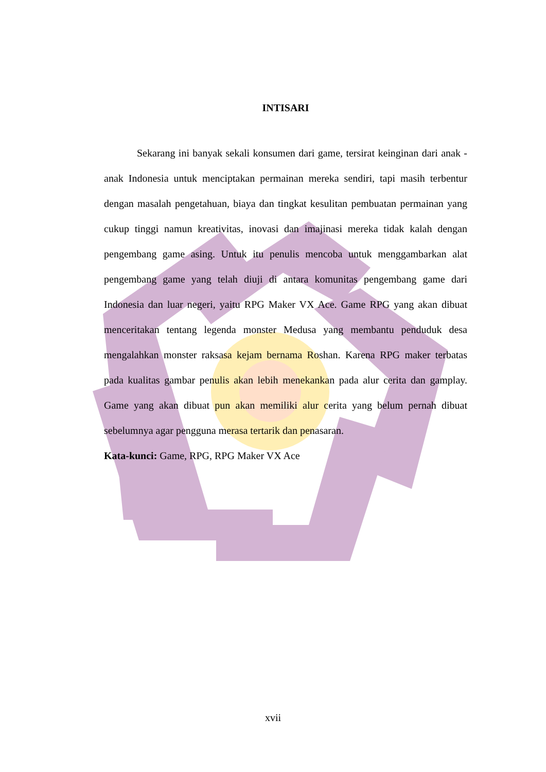INTISARI
Sekarang ini banyak sekali konsumen dari game, tersirat keinginan dari anak - anak Indonesia untuk menciptakan permainan mereka sendiri, tapi masih terbentur dengan masalah pengetahuan, biaya dan tingkat kesulitan pembuatan permainan yang cukup tinggi namun kreativitas, inovasi dan imajinasi mereka tidak kalah dengan pengembang game asing. Untuk itu penulis mencoba untuk menggambarkan alat pengembang game yang telah diuji di antara komunitas pengembang game dari Indonesia dan luar negeri, yaitu RPG Maker VX Ace. Game RPG yang akan dibuat menceritakan tentang legenda monster Medusa yang membantu penduduk desa mengalahkan monster raksasa kejam bernama Roshan. Karena RPG maker terbatas pada kualitas gambar penulis akan lebih menekankan pada alur cerita dan gamplay. Game yang akan dibuat pun akan memiliki alur cerita yang belum pernah dibuat sebelumnya agar pengguna merasa tertarik dan penasaran.
Kata-kunci: Game, RPG, RPG Maker VX Ace
xvii